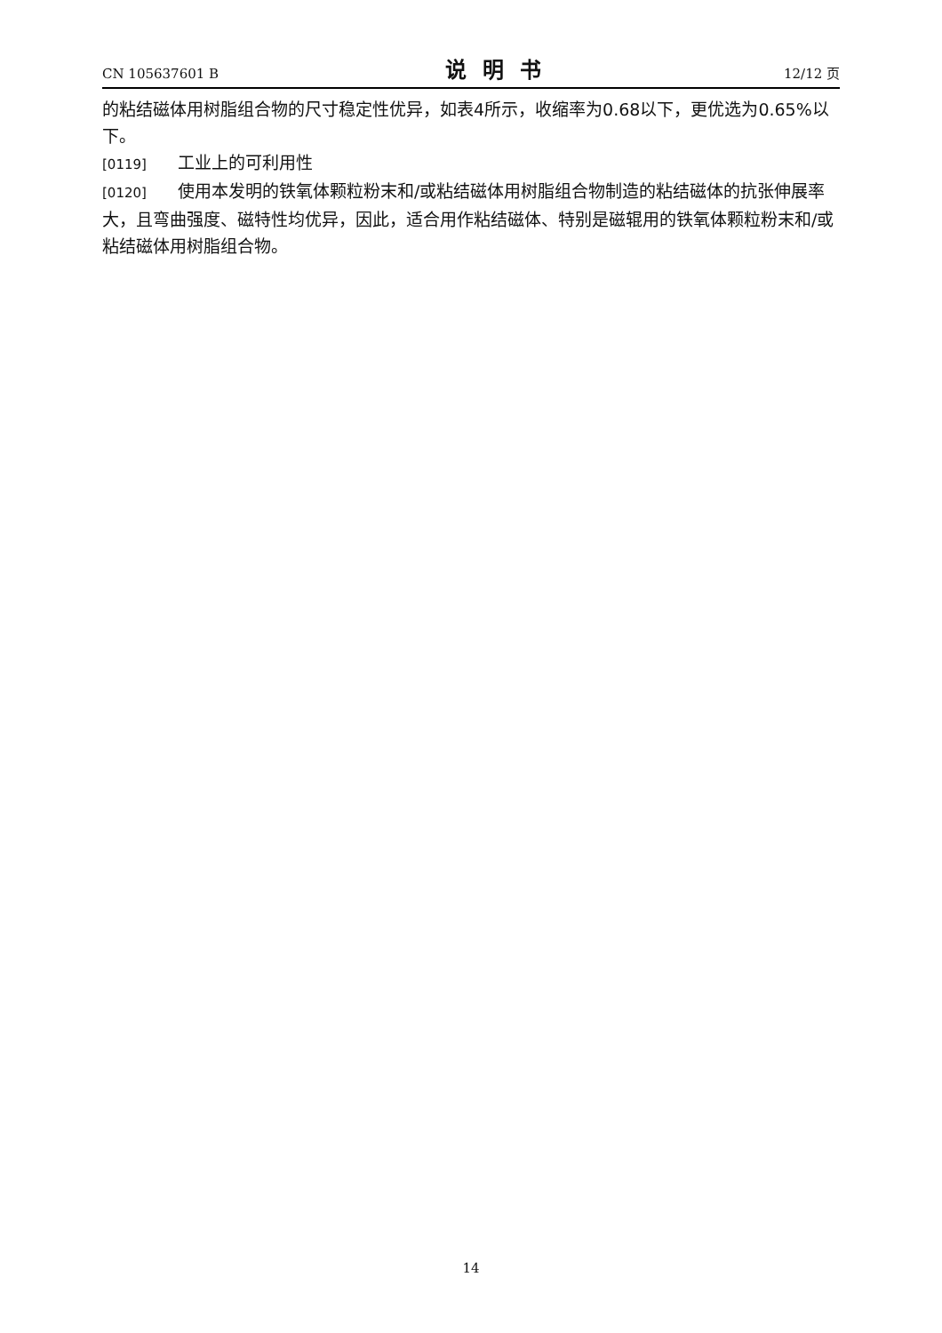CN 105637601 B 说明书 12/12 页
的粘结磁体用树脂组合物的尺寸稳定性优异，如表4所示，收缩率为0.68以下，更优选为0.65%以下。
[0119] 工业上的可利用性
[0120] 使用本发明的铁氧体颗粒粉末和/或粘结磁体用树脂组合物制造的粘结磁体的抗张伸展率大，且弯曲强度、磁特性均优异，因此，适合用作粘结磁体、特别是磁辊用的铁氧体颗粒粉末和/或粘结磁体用树脂组合物。
14